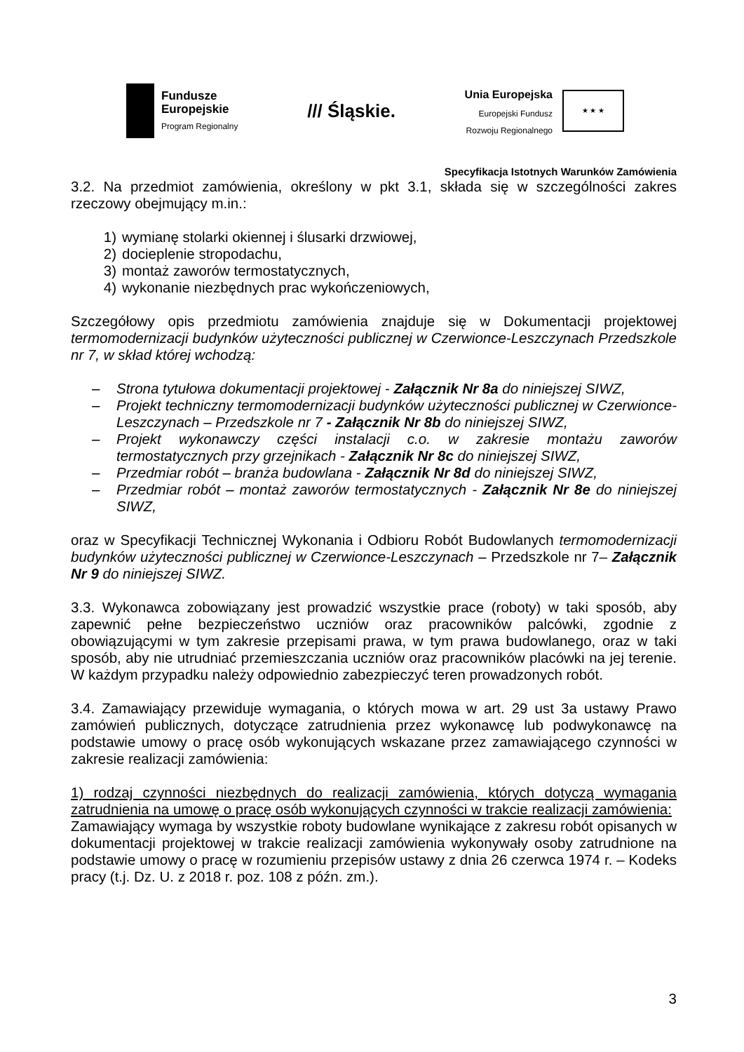Fundusze
Europejskie
Program Regionalny
/// Śląskie.
Unia Europejska
Europejski Fundusz
Rozwoju Regionalnego
★ ★ ★
Specyfikacja Istotnych Warunków Zamówienia
3.2. Na przedmiot zamówienia, określony w pkt 3.1, składa się w szczególności zakres rzeczowy obejmujący m.in.:
1) wymianę stolarki okiennej i ślusarki drzwiowej,
2) docieplenie stropodachu,
3) montaż zaworów termostatycznych,
4) wykonanie niezbędnych prac wykończeniowych,
Szczegółowy opis przedmiotu zamówienia znajduje się w Dokumentacji projektowej termomodernizacji budynków użyteczności publicznej w Czerwionce-Leszczynach Przedszkole nr 7, w skład której wchodzą:
– Strona tytułowa dokumentacji projektowej - Załącznik Nr 8a do niniejszej SIWZ,
– Projekt techniczny termomodernizacji budynków użyteczności publicznej w Czerwionce-Leszczynach – Przedszkole nr 7 - Załącznik Nr 8b do niniejszej SIWZ,
– Projekt wykonawczy części instalacji c.o. w zakresie montażu zaworów termostatycznych przy grzejnikach - Załącznik Nr 8c do niniejszej SIWZ,
– Przedmiar robót – branża budowlana - Załącznik Nr 8d do niniejszej SIWZ,
– Przedmiar robót – montaż zaworów termostatycznych - Załącznik Nr 8e do niniejszej SIWZ,
oraz w Specyfikacji Technicznej Wykonania i Odbioru Robót Budowlanych termomodernizacji budynków użyteczności publicznej w Czerwionce-Leszczynach – Przedszkole nr 7– Załącznik Nr 9 do niniejszej SIWZ.
3.3. Wykonawca zobowiązany jest prowadzić wszystkie prace (roboty) w taki sposób, aby zapewnić pełne bezpieczeństwo uczniów oraz pracowników palcówki, zgodnie z obowiązującymi w tym zakresie przepisami prawa, w tym prawa budowlanego, oraz w taki sposób, aby nie utrudniać przemieszczania uczniów oraz pracowników placówki na jej terenie. W każdym przypadku należy odpowiednio zabezpieczyć teren prowadzonych robót.
3.4. Zamawiający przewiduje wymagania, o których mowa w art. 29 ust 3a ustawy Prawo zamówień publicznych, dotyczące zatrudnienia przez wykonawcę lub podwykonawcę na podstawie umowy o pracę osób wykonujących wskazane przez zamawiającego czynności w zakresie realizacji zamówienia:
1) rodzaj czynności niezbędnych do realizacji zamówienia, których dotyczą wymagania zatrudnienia na umowę o pracę osób wykonujących czynności w trakcie realizacji zamówienia:
Zamawiający wymaga by wszystkie roboty budowlane wynikające z zakresu robót opisanych w dokumentacji projektowej w trakcie realizacji zamówienia wykonywały osoby zatrudnione na podstawie umowy o pracę w rozumieniu przepisów ustawy z dnia 26 czerwca 1974 r. – Kodeks pracy (t.j. Dz. U. z 2018 r. poz. 108 z późn. zm.).
3